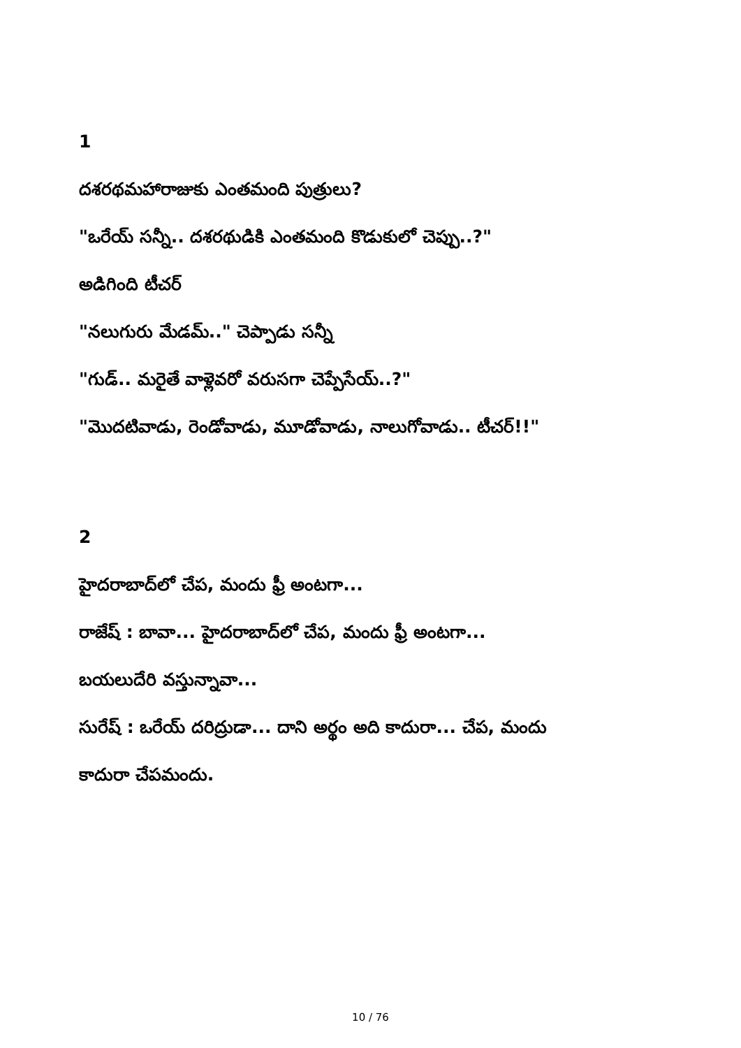1
దశరథమహారాజుకు ఎంతమంది పుత్రులు?
"ఒరేయ్ సన్నీ.. దశరథుడికి ఎంతమంది కొడుకులో చెప్పు..?"
అడిగింది టీచర్
"నలుగురు మేడమ్.." చెప్పాడు సన్నీ
"గుడ్.. మరైతే వాళ్లెవరో వరుసగా చెప్పేసేయ్..?"
"మొదటివాడు, రెండోవాడు, మూడోవాడు, నాలుగోవాడు.. టీచర్!!"
2
హైదరాబాద్‌లో చేప, మందు ఫ్రీ అంటగా...
రాజేష్ : బావా... హైదరాబాద్‌లో చేప, మందు ఫ్రీ అంటగా...
బయలుదేరి వస్తున్నావా...
సురేష్ : ఒరేయ్ దరిద్రుడా... దాని అర్థం అది కాదురా... చేప, మందు
కాదురా చేపమందు.
10 / 76